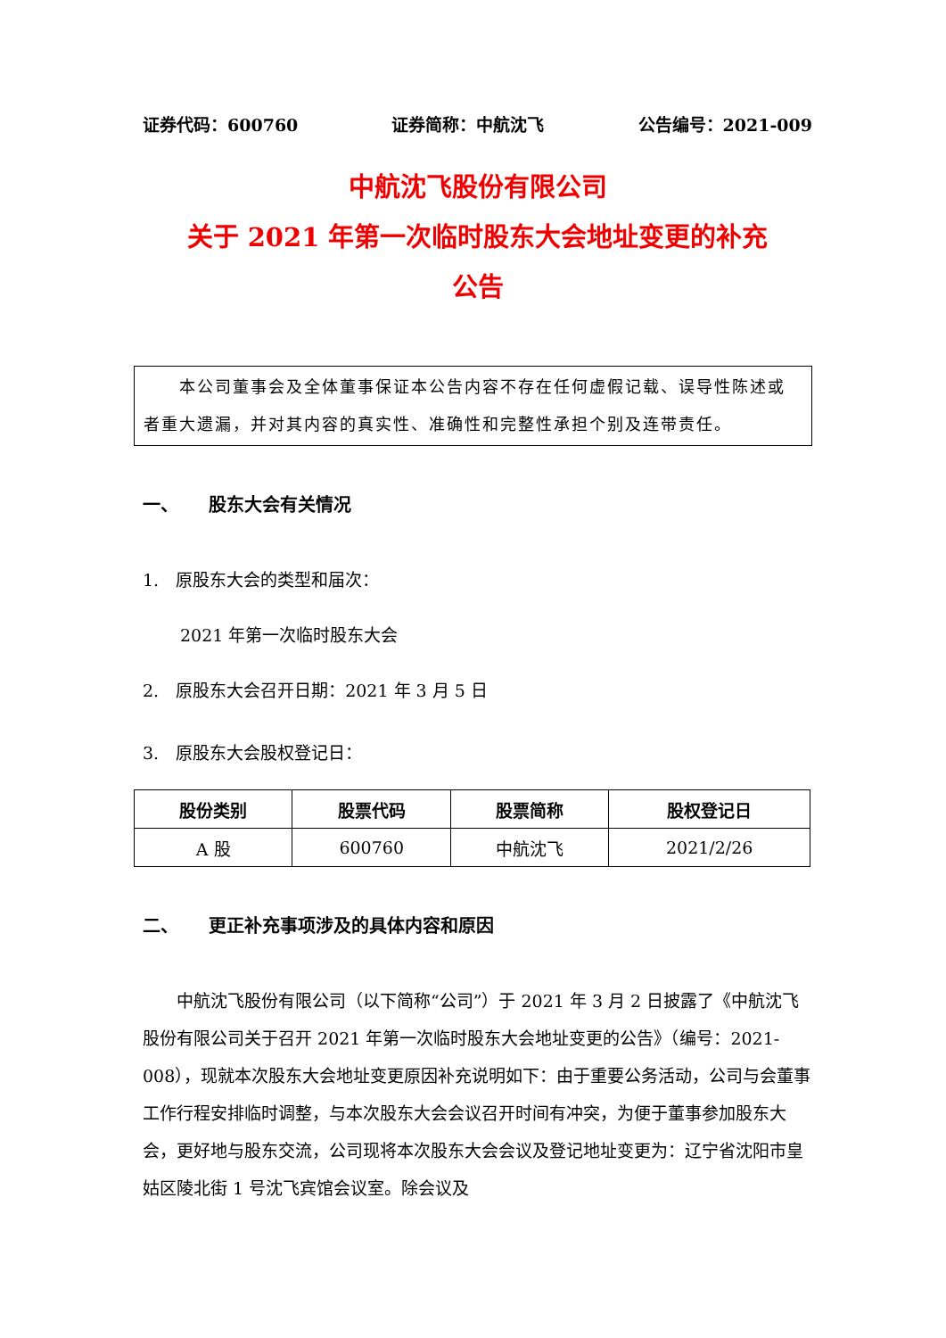证券代码：600760 证券简称：中航沈飞 公告编号：2021-009
中航沈飞股份有限公司
关于 2021 年第一次临时股东大会地址变更的补充
公告
　　本公司董事会及全体董事保证本公告内容不存在任何虚假记载、误导性陈述或者重大遗漏，并对其内容的真实性、准确性和完整性承担个别及连带责任。
一、 股东大会有关情况
1.　原股东大会的类型和届次：
2021 年第一次临时股东大会
2.　原股东大会召开日期：2021 年 3 月 5 日
3.　原股东大会股权登记日：
| 股份类别 | 股票代码 | 股票简称 | 股权登记日 |
| --- | --- | --- | --- |
| A 股 | 600760 | 中航沈飞 | 2021/2/26 |
二、 更正补充事项涉及的具体内容和原因
中航沈飞股份有限公司（以下简称“公司”）于 2021 年 3 月 2 日披露了《中航沈飞股份有限公司关于召开 2021 年第一次临时股东大会地址变更的公告》（编号：2021-008），现就本次股东大会地址变更原因补充说明如下：由于重要公务活动，公司与会董事工作行程安排临时调整，与本次股东大会会议召开时间有冲突，为便于董事参加股东大会，更好地与股东交流，公司现将本次股东大会会议及登记地址变更为：辽宁省沈阳市皇姑区陵北街 1 号沈飞宾馆会议室。除会议及